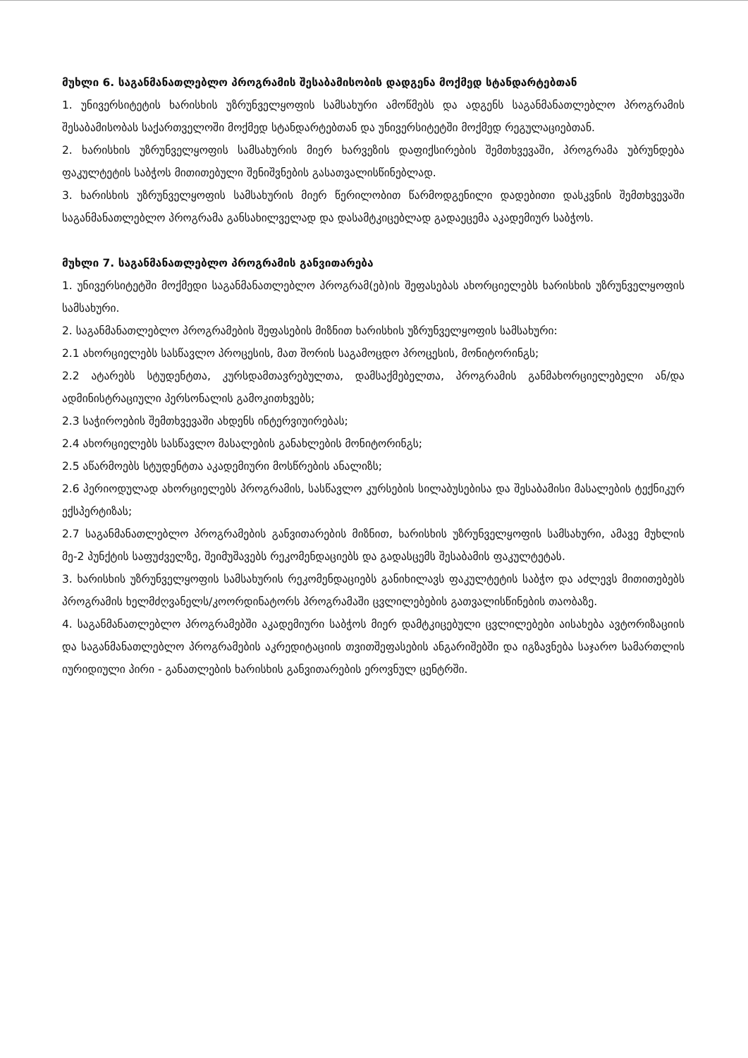მუხლი 6. საგანმანათლებლო პროგრამის შესაბამისობის დადგენა მოქმედ სტანდარტებთან
1. უნივერსიტეტის ხარისხის უზრუნველყოფის სამსახური ამოწმებს და ადგენს საგანმანათლებლო პროგრამის შესაბამისობას საქართველოში მოქმედ სტანდარტებთან და უნივერსიტეტში მოქმედ რეგულაციებთან.
2. ხარისხის უზრუნველყოფის სამსახურის მიერ ხარვეზის დაფიქსირების შემთხვევაში, პროგრამა უბრუნდება ფაკულტეტის საბჭოს მითითებული შენიშვნების გასათვალისწინებლად.
3. ხარისხის უზრუნველყოფის სამსახურის მიერ წერილობით წარმოდგენილი დადებითი დასკვნის შემთხვევაში საგანმანათლებლო პროგრამა განსახილველად და დასამტკიცებლად გადაეცემა აკადემიურ საბჭოს.
მუხლი 7. საგანმანათლებლო პროგრამის განვითარება
1. უნივერსიტეტში მოქმედი საგანმანათლებლო პროგრამ(ებ)ის შეფასებას ახორციელებს ხარისხის უზრუნველყოფის სამსახური.
2. საგანმანათლებლო პროგრამების შეფასების მიზნით ხარისხის უზრუნველყოფის სამსახური:
2.1 ახორციელებს სასწავლო პროცესის, მათ შორის საგამოცდო პროცესის, მონიტორინგს;
2.2 ატარებს სტუდენტთა, კურსდამთავრებულთა, დამსაქმებელთა, პროგრამის განმახორციელებელი ან/და ადმინისტრაციული პერსონალის გამოკითხვებს;
2.3 საჭიროების შემთხვევაში ახდენს ინტერვიუირებას;
2.4 ახორციელებს სასწავლო მასალების განახლების მონიტორინგს;
2.5 აწარმოებს სტუდენტთა აკადემიური მოსწრების ანალიზს;
2.6 პერიოდულად ახორციელებს პროგრამის, სასწავლო კურსების სილაბუსებისა და შესაბამისი მასალების ტექნიკურ ექსპერტიზას;
2.7 საგანმანათლებლო პროგრამების განვითარების მიზნით, ხარისხის უზრუნველყოფის სამსახური, ამავე მუხლის მე-2 პუნქტის საფუძველზე, შეიმუშავებს რეკომენდაციებს და გადასცემს შესაბამის ფაკულტეტას.
3. ხარისხის უზრუნველყოფის სამსახურის რეკომენდაციებს განიხილავს ფაკულტეტის საბჭო და აძლევს მითითებებს პროგრამის ხელმძღვანელს/კოორდინატორს პროგრამაში ცვლილებების გათვალისწინების თაობაზე.
4. საგანმანათლებლო პროგრამებში აკადემიური საბჭოს მიერ დამტკიცებული ცვლილებები აისახება ავტორიზაციის და საგანმანათლებლო პროგრამების აკრედიტაციის თვითშეფასების ანგარიშებში და იგზავნება საჯარო სამართლის იურიდიული პირი - განათლების ხარისხის განვითარების ეროვნულ ცენტრში.